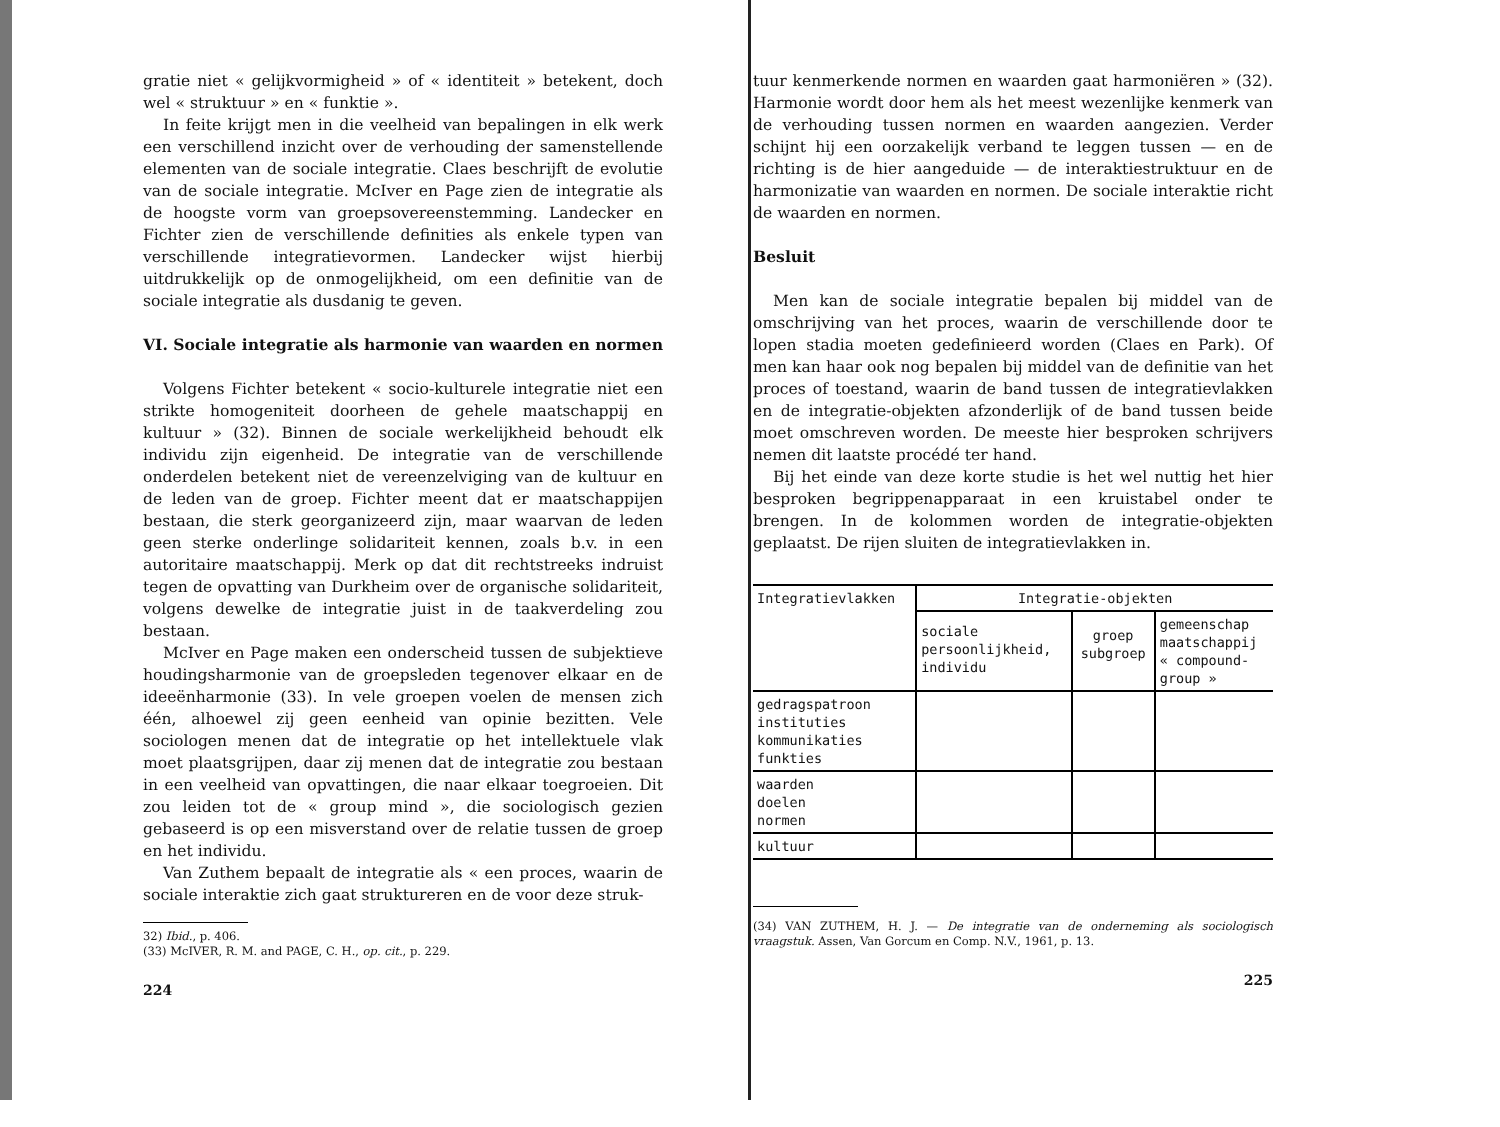gratie niet « gelijkvormigheid » of « identiteit » betekent, doch wel « struktuur » en « funktie ».
In feite krijgt men in die veelheid van bepalingen in elk werk een verschillend inzicht over de verhouding der samenstellende elementen van de sociale integratie. Claes beschrijft de evolutie van de sociale integratie. McIver en Page zien de integratie als de hoogste vorm van groepsovereenstemming. Landecker en Fichter zien de verschillende definities als enkele typen van verschillende integratievormen. Landecker wijst hierbij uitdrukkelijk op de onmogelijkheid, om een definitie van de sociale integratie als dusdanig te geven.
VI. Sociale integratie als harmonie van waarden en normen
Volgens Fichter betekent « socio-kulturele integratie niet een strikte homogeniteit doorheen de gehele maatschappij en kultuur » (32). Binnen de sociale werkelijkheid behoudt elk individu zijn eigenheid. De integratie van de verschillende onderdelen betekent niet de vereenzelviging van de kultuur en de leden van de groep. Fichter meent dat er maatschappijen bestaan, die sterk georganizeerd zijn, maar waarvan de leden geen sterke onderlinge solidariteit kennen, zoals b.v. in een autoritaire maatschappij. Merk op dat dit rechtstreeks indruist tegen de opvatting van Durkheim over de organische solidariteit, volgens dewelke de integratie juist in de taakverdeling zou bestaan.
McIver en Page maken een onderscheid tussen de subjektieve houdingsharmonie van de groepsleden tegenover elkaar en de ideeënharmonie (33). In vele groepen voelen de mensen zich één, alhoewel zij geen eenheid van opinie bezitten. Vele sociologen menen dat de integratie op het intellektuele vlak moet plaatsgrijpen, daar zij menen dat de integratie zou bestaan in een veelheid van opvattingen, die naar elkaar toegroeien. Dit zou leiden tot de « group mind », die sociologisch gezien gebaseerd is op een misverstand over de relatie tussen de groep en het individu.
Van Zuthem bepaalt de integratie als « een proces, waarin de sociale interaktie zich gaat struktureren en de voor deze struk-
32) Ibid., p. 406.
(33) McIVER, R. M. and PAGE, C. H., op. cit., p. 229.
224
tuur kenmerkende normen en waarden gaat harmoniëren » (32). Harmonie wordt door hem als het meest wezenlijke kenmerk van de verhouding tussen normen en waarden aangezien. Verder schijnt hij een oorzakelijk verband te leggen tussen — en de richting is de hier aangeduide — de interaktiestruktuur en de harmonizatie van waarden en normen. De sociale interaktie richt de waarden en normen.
Besluit
Men kan de sociale integratie bepalen bij middel van de omschrijving van het proces, waarin de verschillende door te lopen stadia moeten gedefinieerd worden (Claes en Park). Of men kan haar ook nog bepalen bij middel van de definitie van het proces of toestand, waarin de band tussen de integratievlakken en de integratie-objekten afzonderlijk of de band tussen beide moet omschreven worden. De meeste hier besproken schrijvers nemen dit laatste procédé ter hand.
Bij het einde van deze korte studie is het wel nuttig het hier besproken begrippenapparaat in een kruistabel onder te brengen. In de kolommen worden de integratie-objekten geplaatst. De rijen sluiten de integratievlakken in.
| Integratievlakken | Integratie-objekten | | |
| --- | --- | --- | --- |
| | sociale persoonlijkheid, individu | groep subgroep | gemeenschap maatschappij « compound- group » |
| gedragspatroon instituties kommunikaties funkties | | | |
| waarden doelen normen | | | |
| kultuur | | | |
(34) VAN ZUTHEM, H. J. — De integratie van de onderneming als sociologisch vraagstuk. Assen, Van Gorcum en Comp. N.V., 1961, p. 13.
225